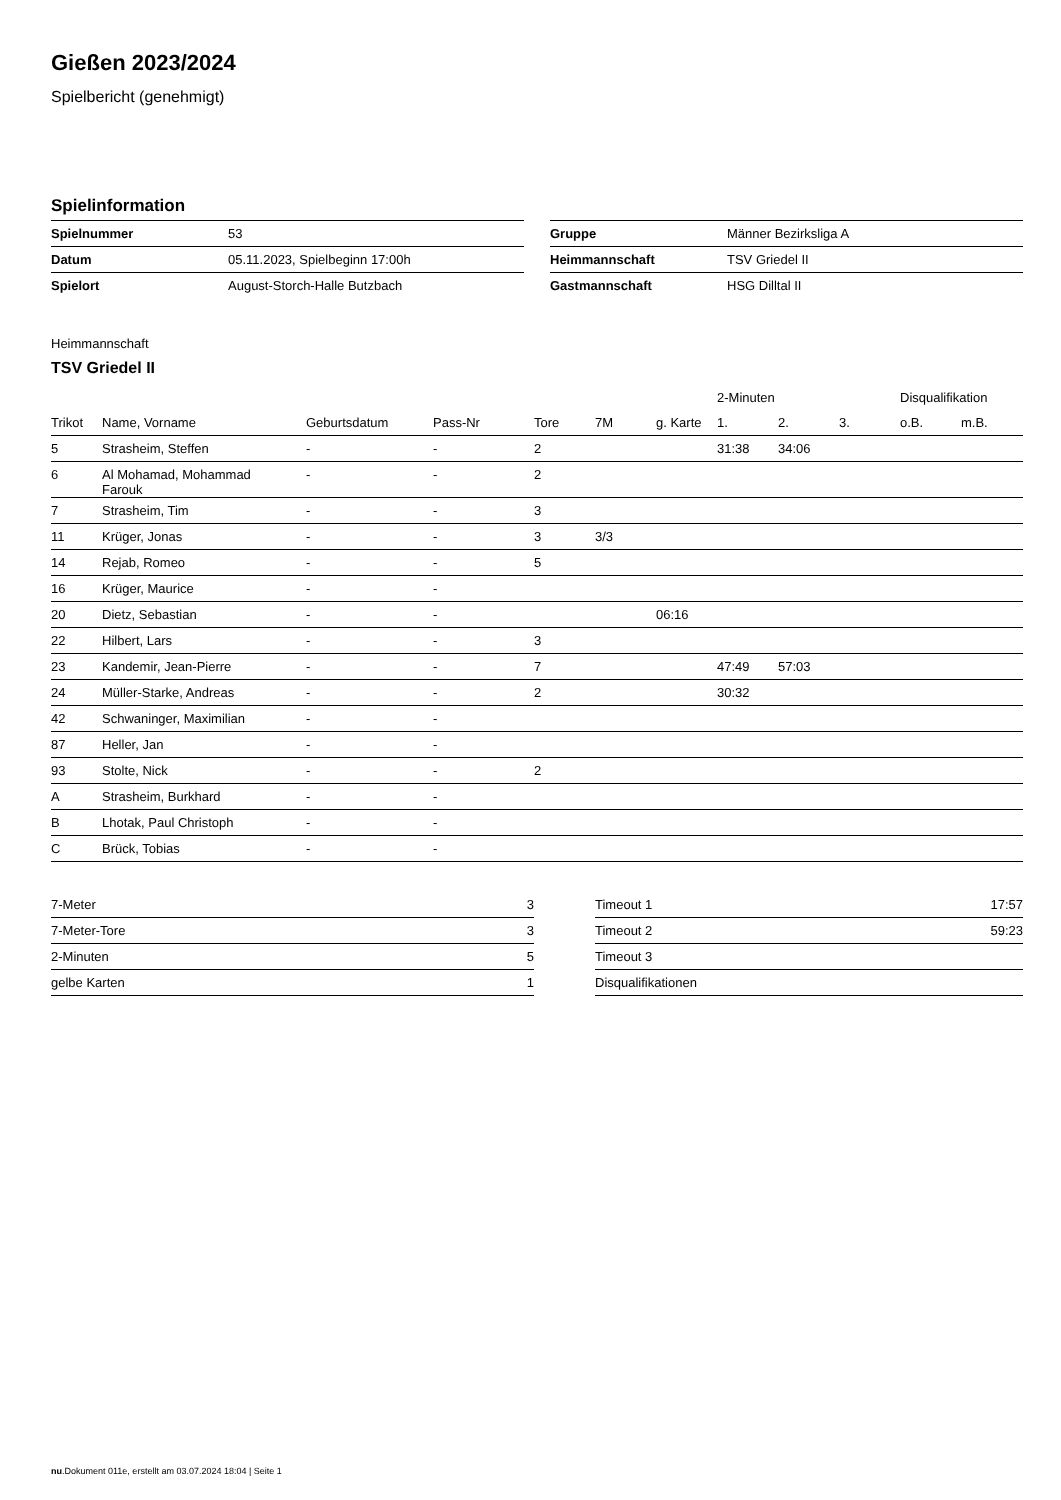Gießen 2023/2024
Spielbericht (genehmigt)
Spielinformation
| Spielnummer | 53 |
| Datum | 05.11.2023, Spielbeginn 17:00h |
| Spielort | August-Storch-Halle Butzbach |
| Gruppe | Männer Bezirksliga A |
| Heimmannschaft | TSV Griedel II |
| Gastmannschaft | HSG Dilltal II |
Heimmannschaft
TSV Griedel II
| | | | | | | | 2-Minuten | | | Disqualifikation | |
| --- | --- | --- | --- | --- | --- | --- | --- | --- | --- | --- | --- |
| Trikot | Name, Vorname | Geburtsdatum | Pass-Nr | Tore | 7M | g. Karte | 1. | 2. | 3. | o.B. | m.B. |
| 5 | Strasheim, Steffen | - | - | 2 | | | 31:38 | 34:06 | | | |
| 6 | Al Mohamad, Mohammad Farouk | - | - | 2 | | | | | | | |
| 7 | Strasheim, Tim | - | - | 3 | | | | | | | |
| 11 | Krüger, Jonas | - | - | 3 | 3/3 | | | | | | |
| 14 | Rejab, Romeo | - | - | 5 | | | | | | | |
| 16 | Krüger, Maurice | - | - | | | | | | | | |
| 20 | Dietz, Sebastian | - | - | | | 06:16 | | | | | |
| 22 | Hilbert, Lars | - | - | 3 | | | | | | | |
| 23 | Kandemir, Jean-Pierre | - | - | 7 | | | 47:49 | 57:03 | | | |
| 24 | Müller-Starke, Andreas | - | - | 2 | | | 30:32 | | | | |
| 42 | Schwaninger, Maximilian | - | - | | | | | | | | |
| 87 | Heller, Jan | - | - | | | | | | | | |
| 93 | Stolte, Nick | - | - | 2 | | | | | | | |
| A | Strasheim, Burkhard | - | - | | | | | | | | |
| B | Lhotak, Paul Christoph | - | - | | | | | | | | |
| C | Brück, Tobias | - | - | | | | | | | | |
| 7-Meter | 3 |
| 7-Meter-Tore | 3 |
| 2-Minuten | 5 |
| gelbe Karten | 1 |
| Timeout 1 | 17:57 |
| Timeout 2 | 59:23 |
| Timeout 3 | |
| Disqualifikationen | |
nu.Dokument 011e, erstellt am 03.07.2024 18:04 | Seite 1